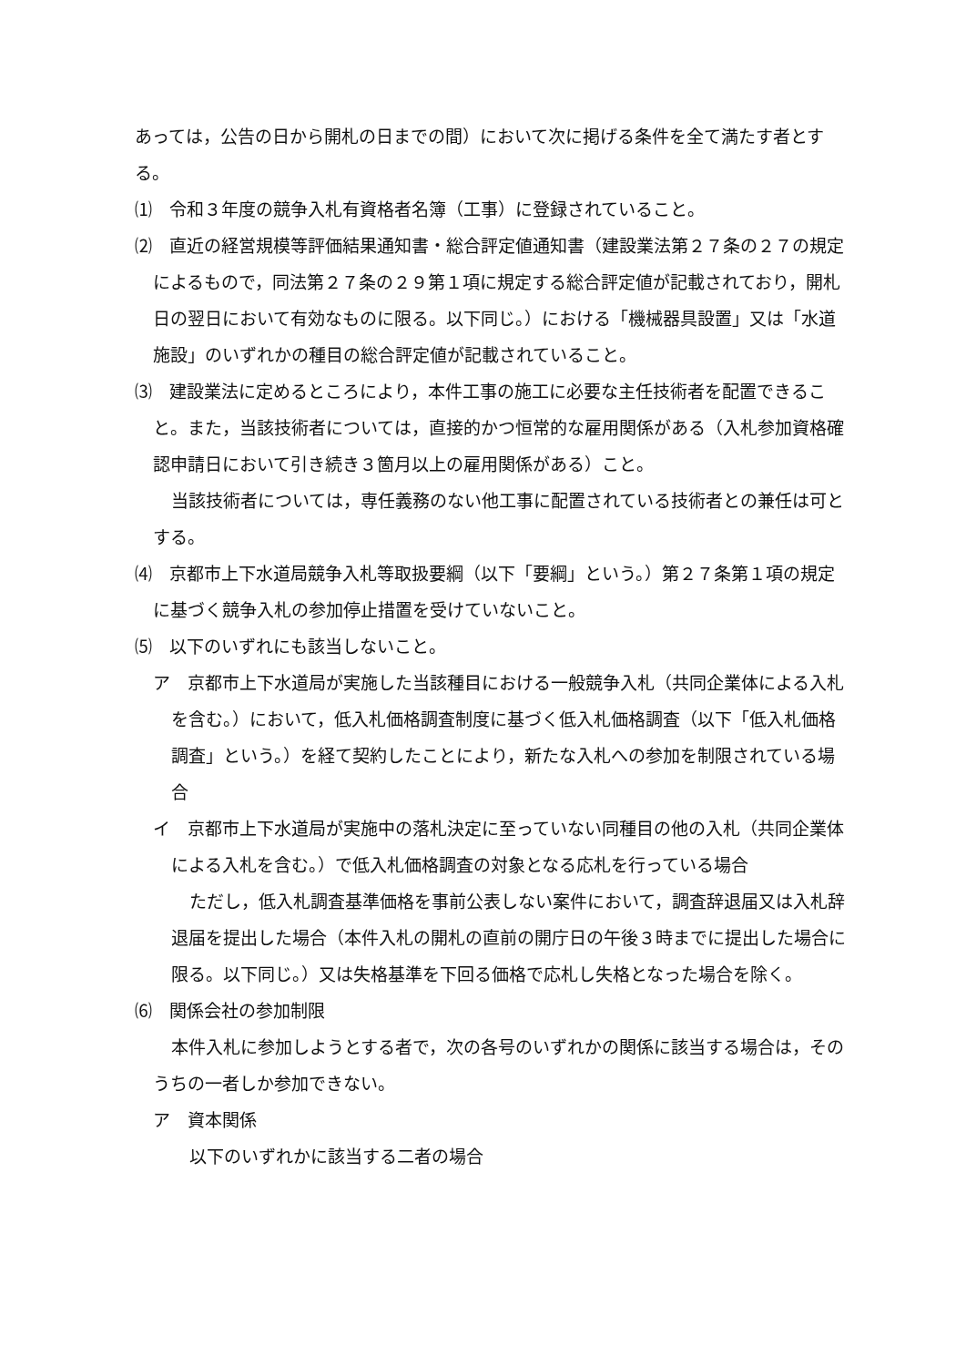あっては，公告の日から開札の日までの間）において次に掲げる条件を全て満たす者とする。
⑴　令和３年度の競争入札有資格者名簿（工事）に登録されていること。
⑵　直近の経営規模等評価結果通知書・総合評定値通知書（建設業法第２７条の２７の規定によるもので，同法第２７条の２９第１項に規定する総合評定値が記載されており，開札日の翌日において有効なものに限る。以下同じ。）における「機械器具設置」又は「水道施設」のいずれかの種目の総合評定値が記載されていること。
⑶　建設業法に定めるところにより，本件工事の施工に必要な主任技術者を配置できること。また，当該技術者については，直接的かつ恒常的な雇用関係がある（入札参加資格確認申請日において引き続き３箇月以上の雇用関係がある）こと。
当該技術者については，専任義務のない他工事に配置されている技術者との兼任は可とする。
⑷　京都市上下水道局競争入札等取扱要綱（以下「要綱」という。）第２７条第１項の規定に基づく競争入札の参加停止措置を受けていないこと。
⑸　以下のいずれにも該当しないこと。
ア　京都市上下水道局が実施した当該種目における一般競争入札（共同企業体による入札を含む。）において，低入札価格調査制度に基づく低入札価格調査（以下「低入札価格調査」という。）を経て契約したことにより，新たな入札への参加を制限されている場合
イ　京都市上下水道局が実施中の落札決定に至っていない同種目の他の入札（共同企業体による入札を含む。）で低入札価格調査の対象となる応札を行っている場合
ただし，低入札調査基準価格を事前公表しない案件において，調査辞退届又は入札辞退届を提出した場合（本件入札の開札の直前の開庁日の午後３時までに提出した場合に限る。以下同じ。）又は失格基準を下回る価格で応札し失格となった場合を除く。
⑹　関係会社の参加制限
本件入札に参加しようとする者で，次の各号のいずれかの関係に該当する場合は，そのうちの一者しか参加できない。
ア　資本関係
以下のいずれかに該当する二者の場合